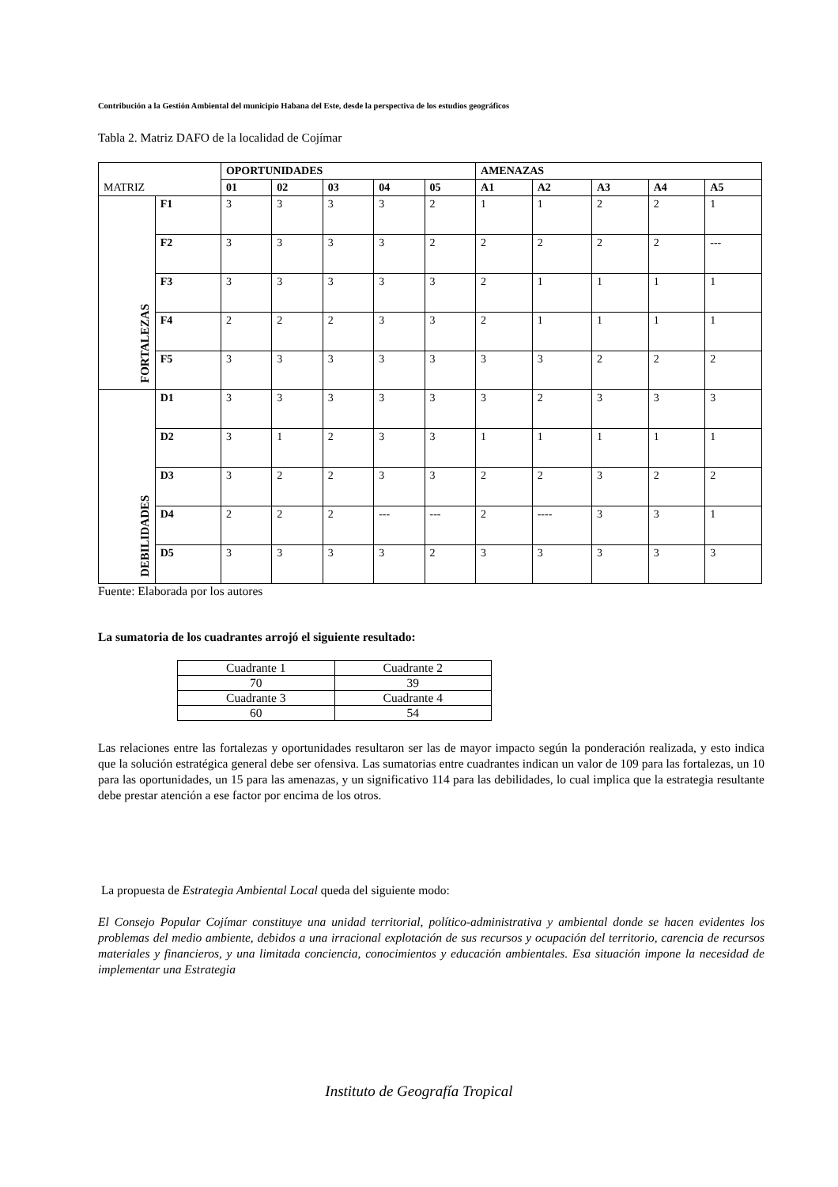Contribución a la Gestión Ambiental del municipio Habana del Este, desde la perspectiva de los estudios geográficos
Tabla 2. Matriz DAFO de la localidad de Cojímar
| MATRIZ | | OPORTUNIDADES | | | | | AMENAZAS | | | | |
| | | 01 | 02 | 03 | 04 | 05 | A1 | A2 | A3 | A4 | A5 |
| FORTALEZAS | F1 | 3 | 3 | 3 | 3 | 2 | 1 | 1 | 2 | 2 | 1 |
| | F2 | 3 | 3 | 3 | 3 | 2 | 2 | 2 | 2 | 2 | --- |
| | F3 | 3 | 3 | 3 | 3 | 3 | 2 | 1 | 1 | 1 | 1 |
| | F4 | 2 | 2 | 2 | 3 | 3 | 2 | 1 | 1 | 1 | 1 |
| | F5 | 3 | 3 | 3 | 3 | 3 | 3 | 3 | 2 | 2 | 2 |
| DEBILIDADES | D1 | 3 | 3 | 3 | 3 | 3 | 3 | 2 | 3 | 3 | 3 |
| | D2 | 3 | 1 | 2 | 3 | 3 | 1 | 1 | 1 | 1 | 1 |
| | D3 | 3 | 2 | 2 | 3 | 3 | 2 | 2 | 3 | 2 | 2 |
| | D4 | 2 | 2 | 2 | --- | --- | 2 | ---- | 3 | 3 | 1 |
| | D5 | 3 | 3 | 3 | 3 | 2 | 3 | 3 | 3 | 3 | 3 |
Fuente: Elaborada por los autores
La sumatoria de los cuadrantes arrojó el siguiente resultado:
| Cuadrante 1 | Cuadrante 2 |
| 70 | 39 |
| Cuadrante 3 | Cuadrante 4 |
| 60 | 54 |
Las relaciones entre las fortalezas y oportunidades resultaron ser las de mayor impacto según la ponderación realizada, y esto indica que la solución estratégica general debe ser ofensiva. Las sumatorias entre cuadrantes indican un valor de 109 para las fortalezas, un 10 para las oportunidades, un 15 para las amenazas, y un significativo 114 para las debilidades, lo cual implica que la estrategia resultante debe prestar atención a ese factor por encima de los otros.
La propuesta de Estrategia Ambiental Local queda del siguiente modo:
El Consejo Popular Cojímar constituye una unidad territorial, político-administrativa y ambiental donde se hacen evidentes los problemas del medio ambiente, debidos a una irracional explotación de sus recursos y ocupación del territorio, carencia de recursos materiales y financieros, y una limitada conciencia, conocimientos y educación ambientales. Esa situación impone la necesidad de implementar una Estrategia
Instituto de Geografía Tropical